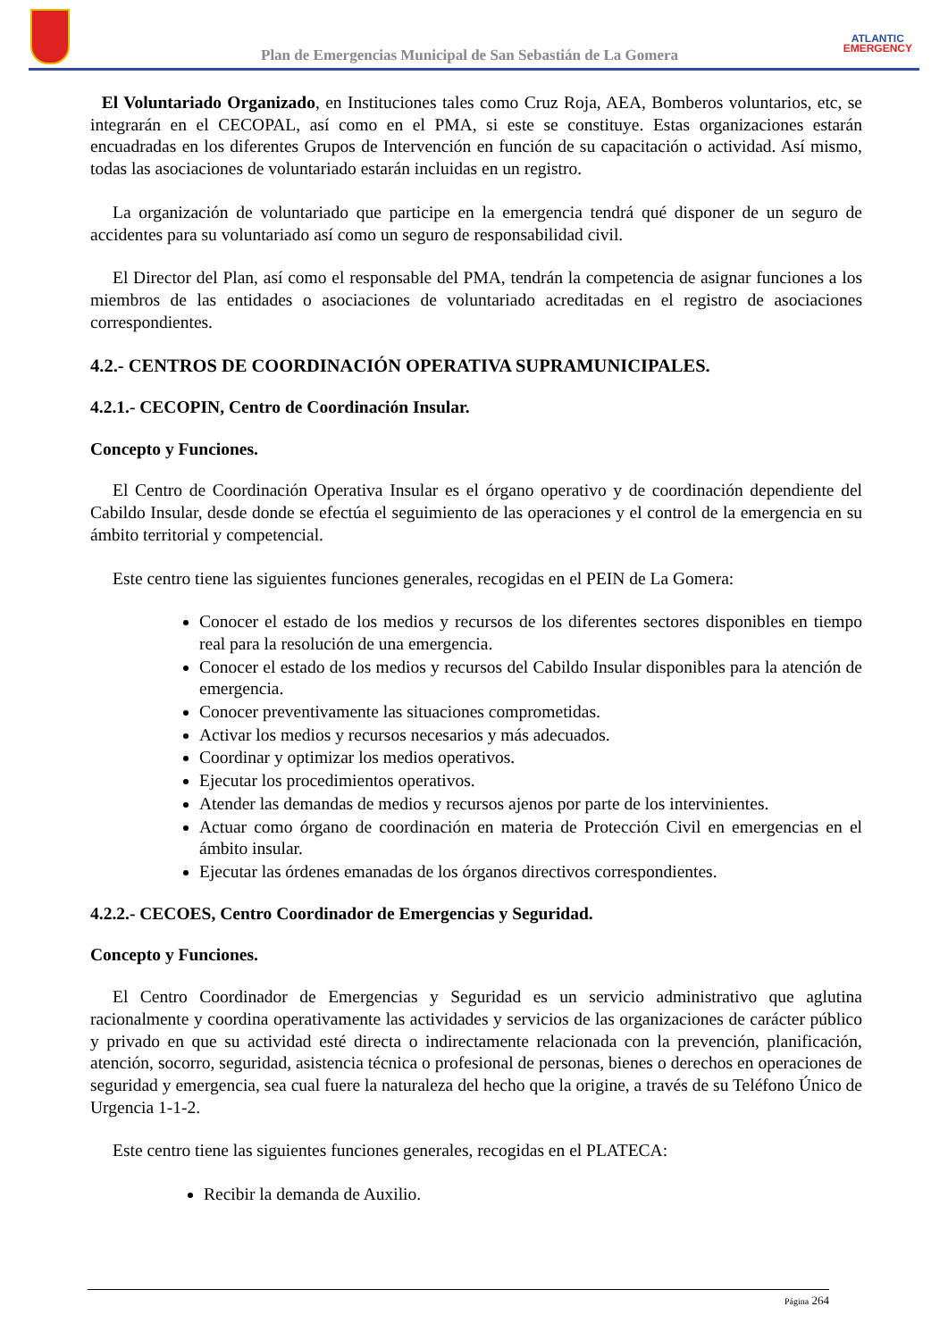Plan de Emergencias Municipal de San Sebastián de La Gomera
ATLANTIC
EMERGENCY
El Voluntariado Organizado, en Instituciones tales como Cruz Roja, AEA, Bomberos voluntarios, etc, se integrarán en el CECOPAL, así como en el PMA, si este se constituye. Estas organizaciones estarán encuadradas en los diferentes Grupos de Intervención en función de su capacitación o actividad. Así mismo, todas las asociaciones de voluntariado estarán incluidas en un registro.
La organización de voluntariado que participe en la emergencia tendrá qué disponer de un seguro de accidentes para su voluntariado así como un seguro de responsabilidad civil.
El Director del Plan, así como el responsable del PMA, tendrán la competencia de asignar funciones a los miembros de las entidades o asociaciones de voluntariado acreditadas en el registro de asociaciones correspondientes.
4.2.- CENTROS DE COORDINACIÓN OPERATIVA SUPRAMUNICIPALES.
4.2.1.- CECOPIN, Centro de Coordinación Insular.
Concepto y Funciones.
El Centro de Coordinación Operativa Insular es el órgano operativo y de coordinación dependiente del Cabildo Insular, desde donde se efectúa el seguimiento de las operaciones y el control de la emergencia en su ámbito territorial y competencial.
Este centro tiene las siguientes funciones generales, recogidas en el PEIN de La Gomera:
Conocer el estado de los medios y recursos de los diferentes sectores disponibles en tiempo real para la resolución de una emergencia.
Conocer el estado de los medios y recursos del Cabildo Insular disponibles para la atención de emergencia.
Conocer preventivamente las situaciones comprometidas.
Activar los medios y recursos necesarios y más adecuados.
Coordinar y optimizar los medios operativos.
Ejecutar los procedimientos operativos.
Atender las demandas de medios y recursos ajenos por parte de los intervinientes.
Actuar como órgano de coordinación en materia de Protección Civil en emergencias en el ámbito insular.
Ejecutar las órdenes emanadas de los órganos directivos correspondientes.
4.2.2.- CECOES, Centro Coordinador de Emergencias y Seguridad.
Concepto y Funciones.
El Centro Coordinador de Emergencias y Seguridad es un servicio administrativo que aglutina racionalmente y coordina operativamente las actividades y servicios de las organizaciones de carácter público y privado en que su actividad esté directa o indirectamente relacionada con la prevención, planificación, atención, socorro, seguridad, asistencia técnica o profesional de personas, bienes o derechos en operaciones de seguridad y emergencia, sea cual fuere la naturaleza del hecho que la origine, a través de su Teléfono Único de Urgencia 1-1-2.
Este centro tiene las siguientes funciones generales, recogidas en el PLATECA:
Recibir la demanda de Auxilio.
Página 264